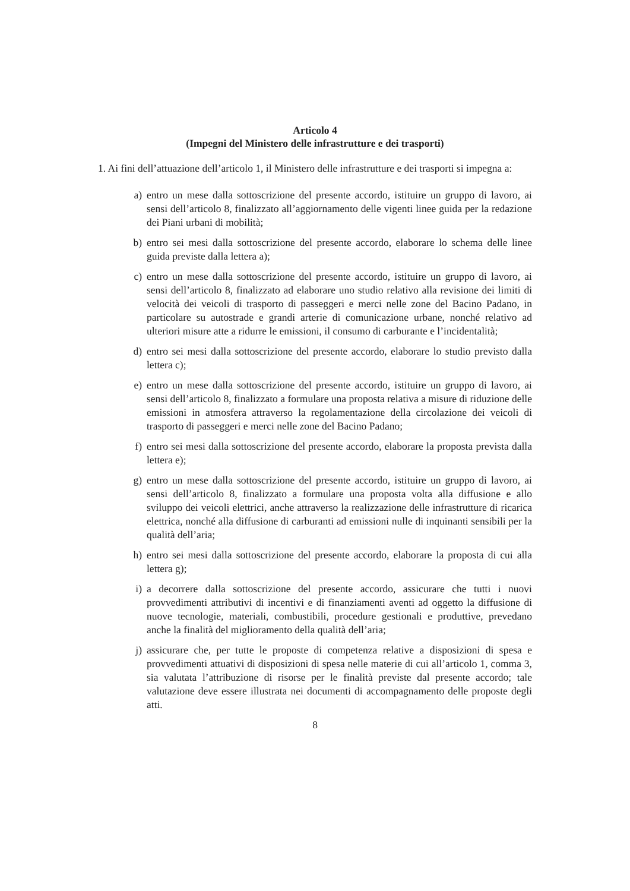Articolo 4
(Impegni del Ministero delle infrastrutture e dei trasporti)
1. Ai fini dell’attuazione dell’articolo 1, il Ministero delle infrastrutture e dei trasporti si impegna a:
a) entro un mese dalla sottoscrizione del presente accordo, istituire un gruppo di lavoro, ai sensi dell’articolo 8, finalizzato all’aggiornamento delle vigenti linee guida per la redazione dei Piani urbani di mobilità;
b) entro sei mesi dalla sottoscrizione del presente accordo, elaborare lo schema delle linee guida previste dalla lettera a);
c) entro un mese dalla sottoscrizione del presente accordo, istituire un gruppo di lavoro, ai sensi dell’articolo 8, finalizzato ad elaborare uno studio relativo alla revisione dei limiti di velocità dei veicoli di trasporto di passeggeri e merci nelle zone del Bacino Padano, in particolare su autostrade e grandi arterie di comunicazione urbane, nonché relativo ad ulteriori misure atte a ridurre le emissioni, il consumo di carburante e l’incidentalità;
d) entro sei mesi dalla sottoscrizione del presente accordo, elaborare lo studio previsto dalla lettera c);
e) entro un mese dalla sottoscrizione del presente accordo, istituire un gruppo di lavoro, ai sensi dell’articolo 8, finalizzato a formulare una proposta relativa a misure di riduzione delle emissioni in atmosfera attraverso la regolamentazione della circolazione dei veicoli di trasporto di passeggeri e merci nelle zone del Bacino Padano;
f) entro sei mesi dalla sottoscrizione del presente accordo, elaborare la proposta prevista dalla lettera e);
g) entro un mese dalla sottoscrizione del presente accordo, istituire un gruppo di lavoro, ai sensi dell’articolo 8, finalizzato a formulare una proposta volta alla diffusione e allo sviluppo dei veicoli elettrici, anche attraverso la realizzazione delle infrastrutture di ricarica elettrica, nonché alla diffusione di carburanti ad emissioni nulle di inquinanti sensibili per la qualità dell’aria;
h) entro sei mesi dalla sottoscrizione del presente accordo, elaborare la proposta di cui alla lettera g);
i) a decorrere dalla sottoscrizione del presente accordo, assicurare che tutti i nuovi provvedimenti attributivi di incentivi e di finanziamenti aventi ad oggetto la diffusione di nuove tecnologie, materiali, combustibili, procedure gestionali e produttive, prevedano anche la finalità del miglioramento della qualità dell’aria;
j) assicurare che, per tutte le proposte di competenza relative a disposizioni di spesa e provvedimenti attuativi di disposizioni di spesa nelle materie di cui all’articolo 1, comma 3, sia valutata l’attribuzione di risorse per le finalità previste dal presente accordo; tale valutazione deve essere illustrata nei documenti di accompagnamento delle proposte degli atti.
8